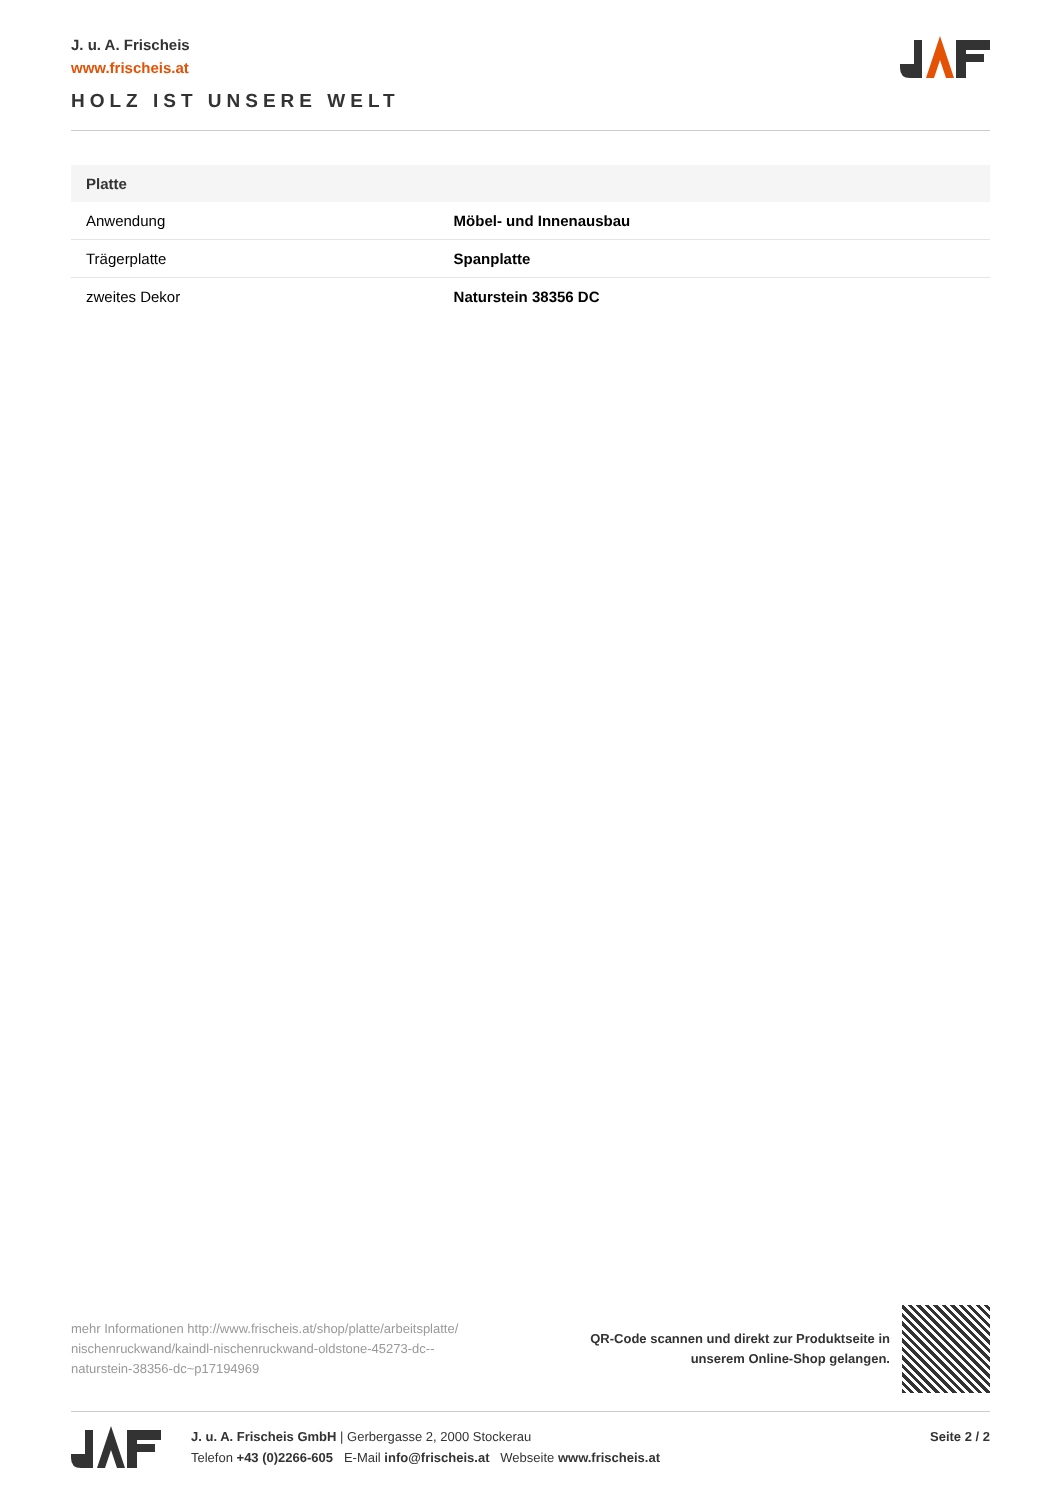J. u. A. Frischeis
www.frischeis.at
HOLZ IST UNSERE WELT
| Platte | |
| --- | --- |
| Anwendung | Möbel- und Innenausbau |
| Trägerplatte | Spanplatte |
| zweites Dekor | Naturstein 38356 DC |
mehr Informationen http://www.frischeis.at/shop/platte/arbeitsplatte/ nischenruckwand/kaindl-nischenruckwand-oldstone-45273-dc--naturstein-38356-dc~p17194969
QR-Code scannen und direkt zur Produktseite in
unserem Online-Shop gelangen.
J. u. A. Frischeis GmbH | Gerbergasse 2, 2000 Stockerau
Telefon +43 (0)2266-605 E-Mail info@frischeis.at Webseite www.frischeis.at
Seite 2 / 2